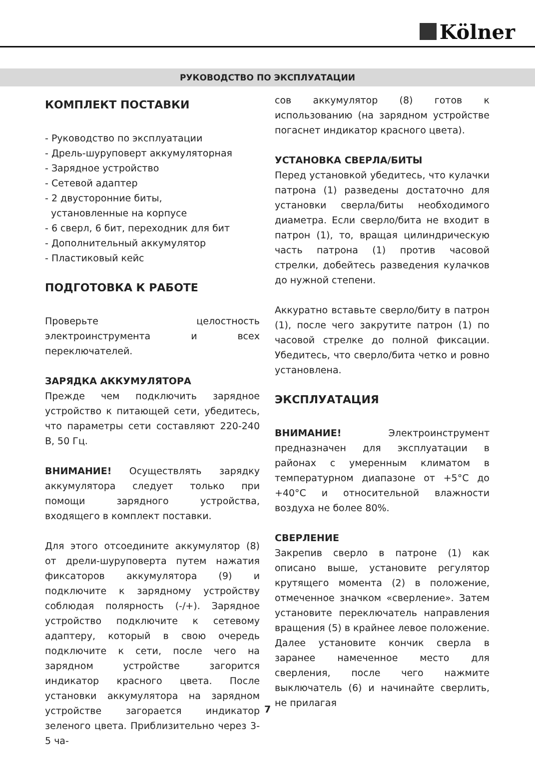Kölner
РУКОВОДСТВО ПО ЭКСПЛУАТАЦИИ
КОМПЛЕКТ ПОСТАВКИ
- Руководство по эксплуатации
- Дрель-шуруповерт аккумуляторная
- Зарядное устройство
- Сетевой адаптер
- 2 двусторонние биты,
установленные на корпусе
- 6 сверл, 6 бит, переходник для бит
- Дополнительный аккумулятор
- Пластиковый кейс
ПОДГОТОВКА К РАБОТЕ
Проверьте целостность электроинструмента и всех переключателей.
ЗАРЯДКА АККУМУЛЯТОРА
Прежде чем подключить зарядное устройство к питающей сети, убедитесь, что параметры сети составляют 220-240 В, 50 Гц.
ВНИМАНИЕ! Осуществлять зарядку аккумулятора следует только при помощи зарядного устройства, входящего в комплект поставки.
Для этого отсоедините аккумулятор (8) от дрели-шуруповерта путем нажатия фиксаторов аккумулятора (9) и подключите к зарядному устройству соблюдая полярность (-/+). Зарядное устройство подключите к сетевому адаптеру, который в свою очередь подключите к сети, после чего на зарядном устройстве загорится индикатор красного цвета. После установки аккумулятора на зарядном устройстве загорается индикатор зеленого цвета. Приблизительно через 3-5 ча-
сов аккумулятор (8) готов к использованию (на зарядном устройстве погаснет индикатор красного цвета).
УСТАНОВКА СВЕРЛА/БИТЫ
Перед установкой убедитесь, что кулачки патрона (1) разведены достаточно для установки сверла/биты необходимого диаметра. Если сверло/бита не входит в патрон (1), то, вращая цилиндрическую часть патрона (1) против часовой стрелки, добейтесь разведения кулачков до нужной степени.
Аккуратно вставьте сверло/биту в патрон (1), после чего закрутите патрон (1) по часовой стрелке до полной фиксации. Убедитесь, что сверло/бита четко и ровно установлена.
ЭКСПЛУАТАЦИЯ
ВНИМАНИЕ! Электроинструмент предназначен для эксплуатации в районах с умеренным климатом в температурном диапазоне от +5°С до +40°С и относительной влажности воздуха не более 80%.
СВЕРЛЕНИЕ
Закрепив сверло в патроне (1) как описано выше, установите регулятор крутящего момента (2) в положение, отмеченное значком «сверление». Затем установите переключатель направления вращения (5) в крайнее левое положение. Далее установите кончик сверла в заранее намеченное место для сверления, после чего нажмите выключатель (6) и начинайте сверлить, не прилагая
7